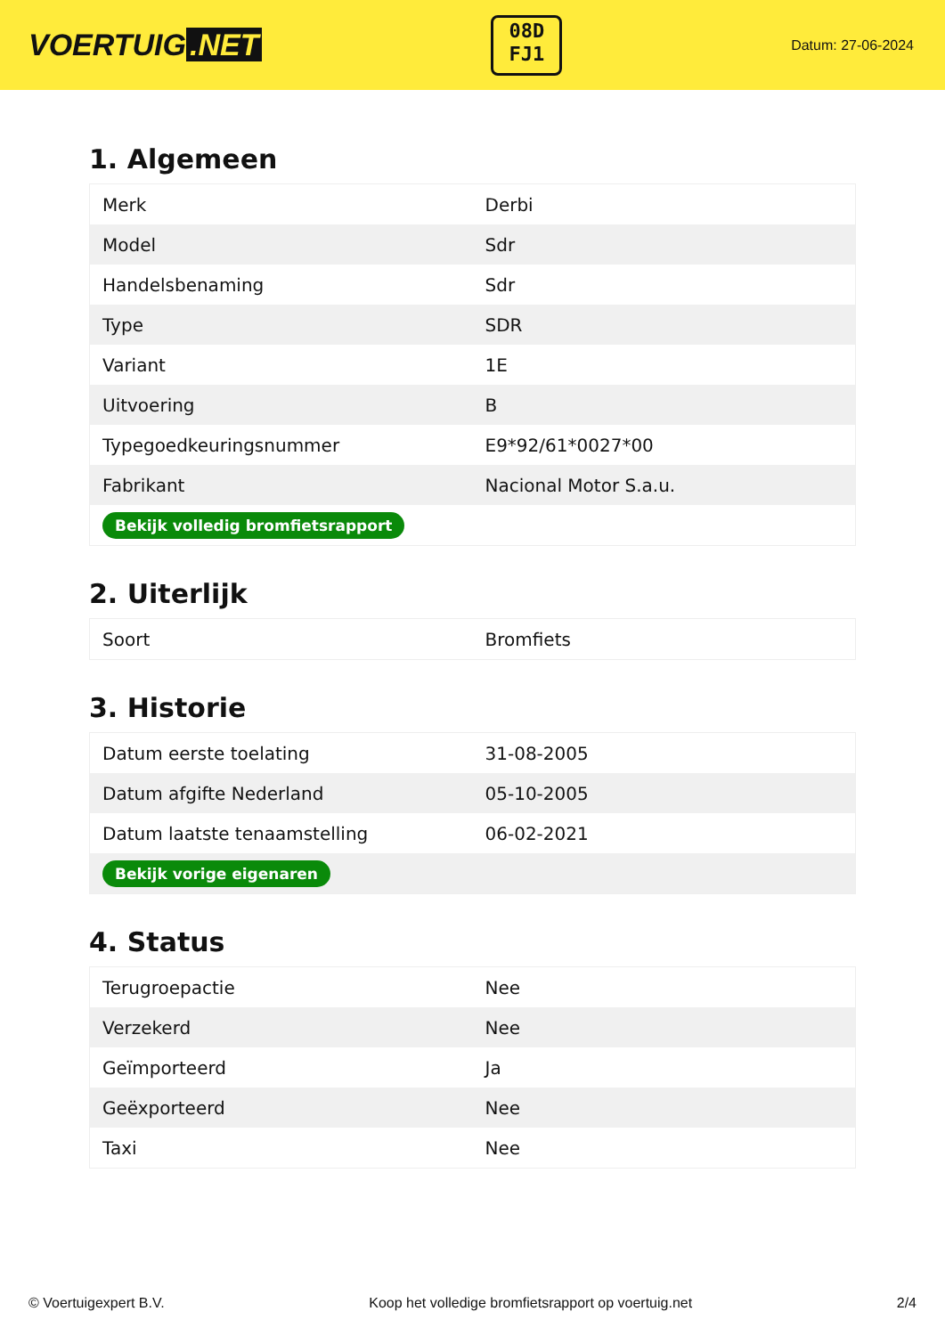VOERTUIG.NET
08D
FJ1
Datum: 27-06-2024
1. Algemeen
| Merk | Derbi |
| Model | Sdr |
| Handelsbenaming | Sdr |
| Type | SDR |
| Variant | 1E |
| Uitvoering | B |
| Typegoedkeuringsnummer | E9*92/61*0027*00 |
| Fabrikant | Nacional Motor S.a.u. |
| Bekijk volledig bromfietsrapport | |
2. Uiterlijk
| Soort | Bromfiets |
3. Historie
| Datum eerste toelating | 31-08-2005 |
| Datum afgifte Nederland | 05-10-2005 |
| Datum laatste tenaamstelling | 06-02-2021 |
| Bekijk vorige eigenaren | |
4. Status
| Terugroepactie | Nee |
| Verzekerd | Nee |
| Geïmporteerd | Ja |
| Geëxporteerd | Nee |
| Taxi | Nee |
© Voertuigexpert B.V. Koop het volledige bromfietsrapport op voertuig.net 2/4